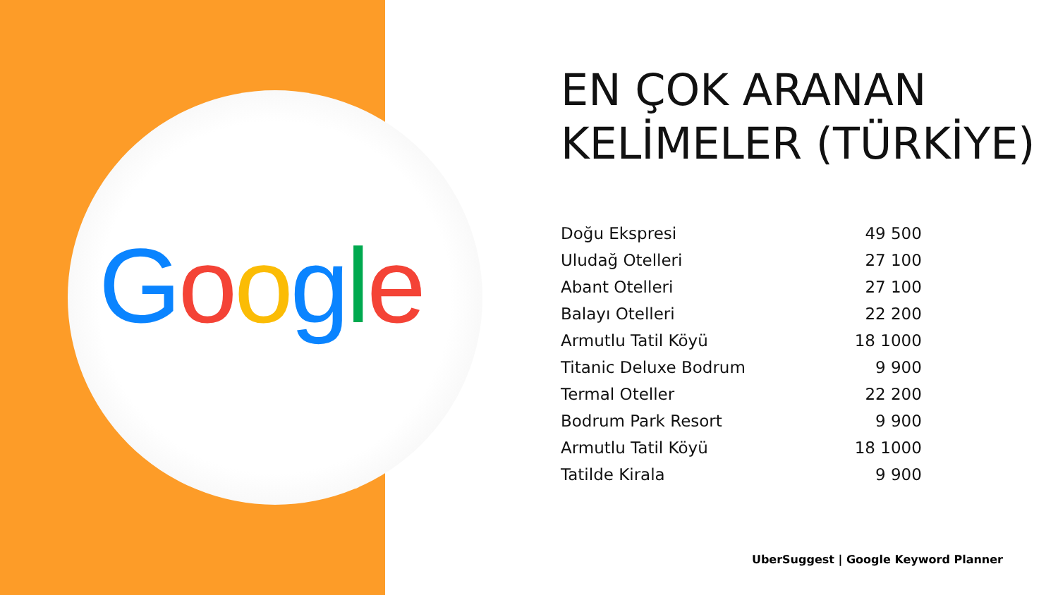Google
EN ÇOK ARANAN
KELİMELER (TÜRKİYE)
| Doğu Ekspresi | 49 500 |
| Uludağ Otelleri | 27 100 |
| Abant Otelleri | 27 100 |
| Balayı Otelleri | 22 200 |
| Armutlu Tatil Köyü | 18 1000 |
| Titanic Deluxe Bodrum | 9 900 |
| Termal Oteller | 22 200 |
| Bodrum Park Resort | 9 900 |
| Armutlu Tatil Köyü | 18 1000 |
| Tatilde Kirala | 9 900 |
UberSuggest | Google Keyword Planner